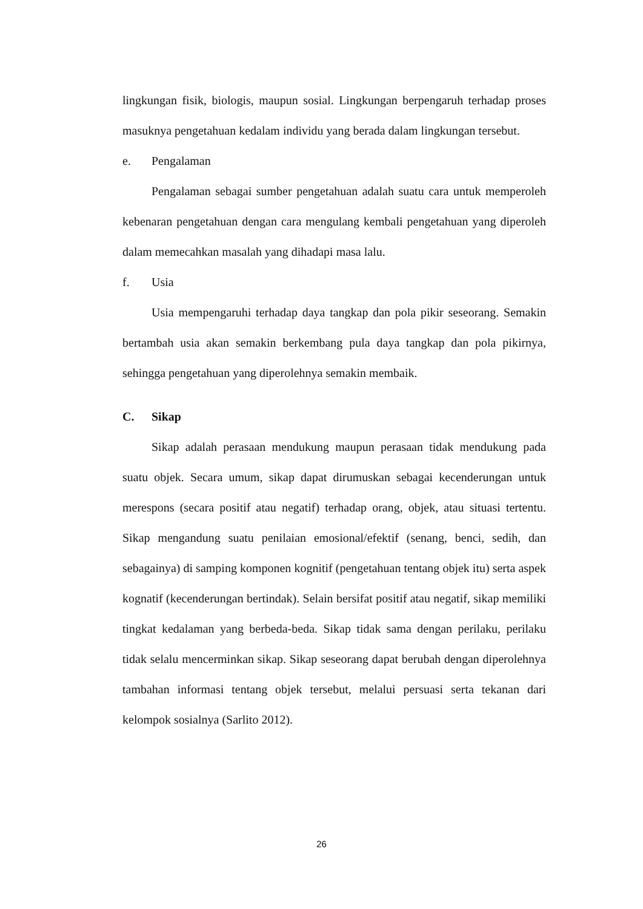lingkungan fisik, biologis, maupun sosial. Lingkungan berpengaruh terhadap proses masuknya pengetahuan kedalam individu yang berada dalam lingkungan tersebut.
e. Pengalaman
Pengalaman sebagai sumber pengetahuan adalah suatu cara untuk memperoleh kebenaran pengetahuan dengan cara mengulang kembali pengetahuan yang diperoleh dalam memecahkan masalah yang dihadapi masa lalu.
f. Usia
Usia mempengaruhi terhadap daya tangkap dan pola pikir seseorang. Semakin bertambah usia akan semakin berkembang pula daya tangkap dan pola pikirnya, sehingga pengetahuan yang diperolehnya semakin membaik.
C. Sikap
Sikap adalah perasaan mendukung maupun perasaan tidak mendukung pada suatu objek. Secara umum, sikap dapat dirumuskan sebagai kecenderungan untuk merespons (secara positif atau negatif) terhadap orang, objek, atau situasi tertentu. Sikap mengandung suatu penilaian emosional/efektif (senang, benci, sedih, dan sebagainya) di samping komponen kognitif (pengetahuan tentang objek itu) serta aspek kognatif (kecenderungan bertindak). Selain bersifat positif atau negatif, sikap memiliki tingkat kedalaman yang berbeda-beda. Sikap tidak sama dengan perilaku, perilaku tidak selalu mencerminkan sikap. Sikap seseorang dapat berubah dengan diperolehnya tambahan informasi tentang objek tersebut, melalui persuasi serta tekanan dari kelompok sosialnya (Sarlito 2012).
26